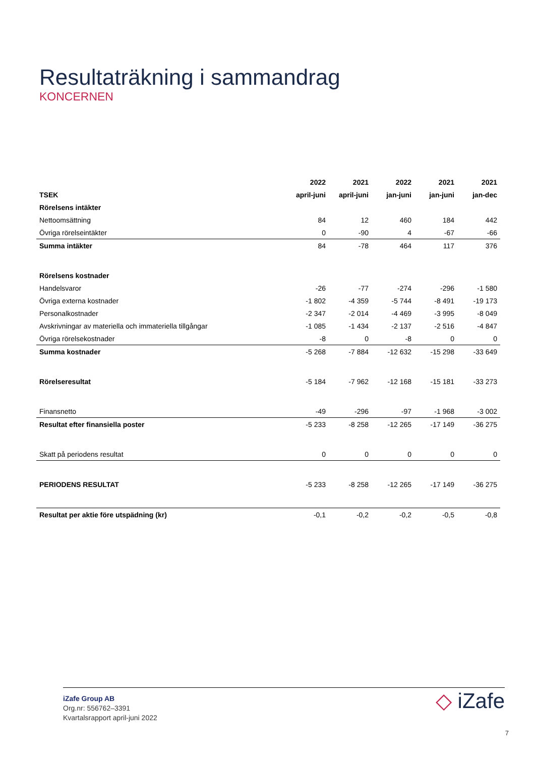Resultaträkning i sammandrag
KONCERNEN
| | 2022 | 2021 | 2022 | 2021 | 2021 |
| --- | --- | --- | --- | --- | --- |
| TSEK | april-juni | april-juni | jan-juni | jan-juni | jan-dec |
| Rörelsens intäkter | | | | | |
| Nettoomsättning | 84 | 12 | 460 | 184 | 442 |
| Övriga rörelseintäkter | 0 | -90 | 4 | -67 | -66 |
| Summa intäkter | 84 | -78 | 464 | 117 | 376 |
| Rörelsens kostnader | | | | | |
| Handelsvaror | -26 | -77 | -274 | -296 | -1 580 |
| Övriga externa kostnader | -1 802 | -4 359 | -5 744 | -8 491 | -19 173 |
| Personalkostnader | -2 347 | -2 014 | -4 469 | -3 995 | -8 049 |
| Avskrivningar av materiella och immateriella tillgångar | -1 085 | -1 434 | -2 137 | -2 516 | -4 847 |
| Övriga rörelsekostnader | -8 | 0 | -8 | 0 | 0 |
| Summa kostnader | -5 268 | -7 884 | -12 632 | -15 298 | -33 649 |
| Rörelseresultat | -5 184 | -7 962 | -12 168 | -15 181 | -33 273 |
| Finansnetto | -49 | -296 | -97 | -1 968 | -3 002 |
| Resultat efter finansiella poster | -5 233 | -8 258 | -12 265 | -17 149 | -36 275 |
| Skatt på periodens resultat | 0 | 0 | 0 | 0 | 0 |
| PERIODENS RESULTAT | -5 233 | -8 258 | -12 265 | -17 149 | -36 275 |
| Resultat per aktie före utspädning (kr) | -0,1 | -0,2 | -0,2 | -0,5 | -0,8 |
iZafe Group AB
Org.nr: 556762–3391
Kvartalsrapport april-juni 2022
◇ iZafe
7